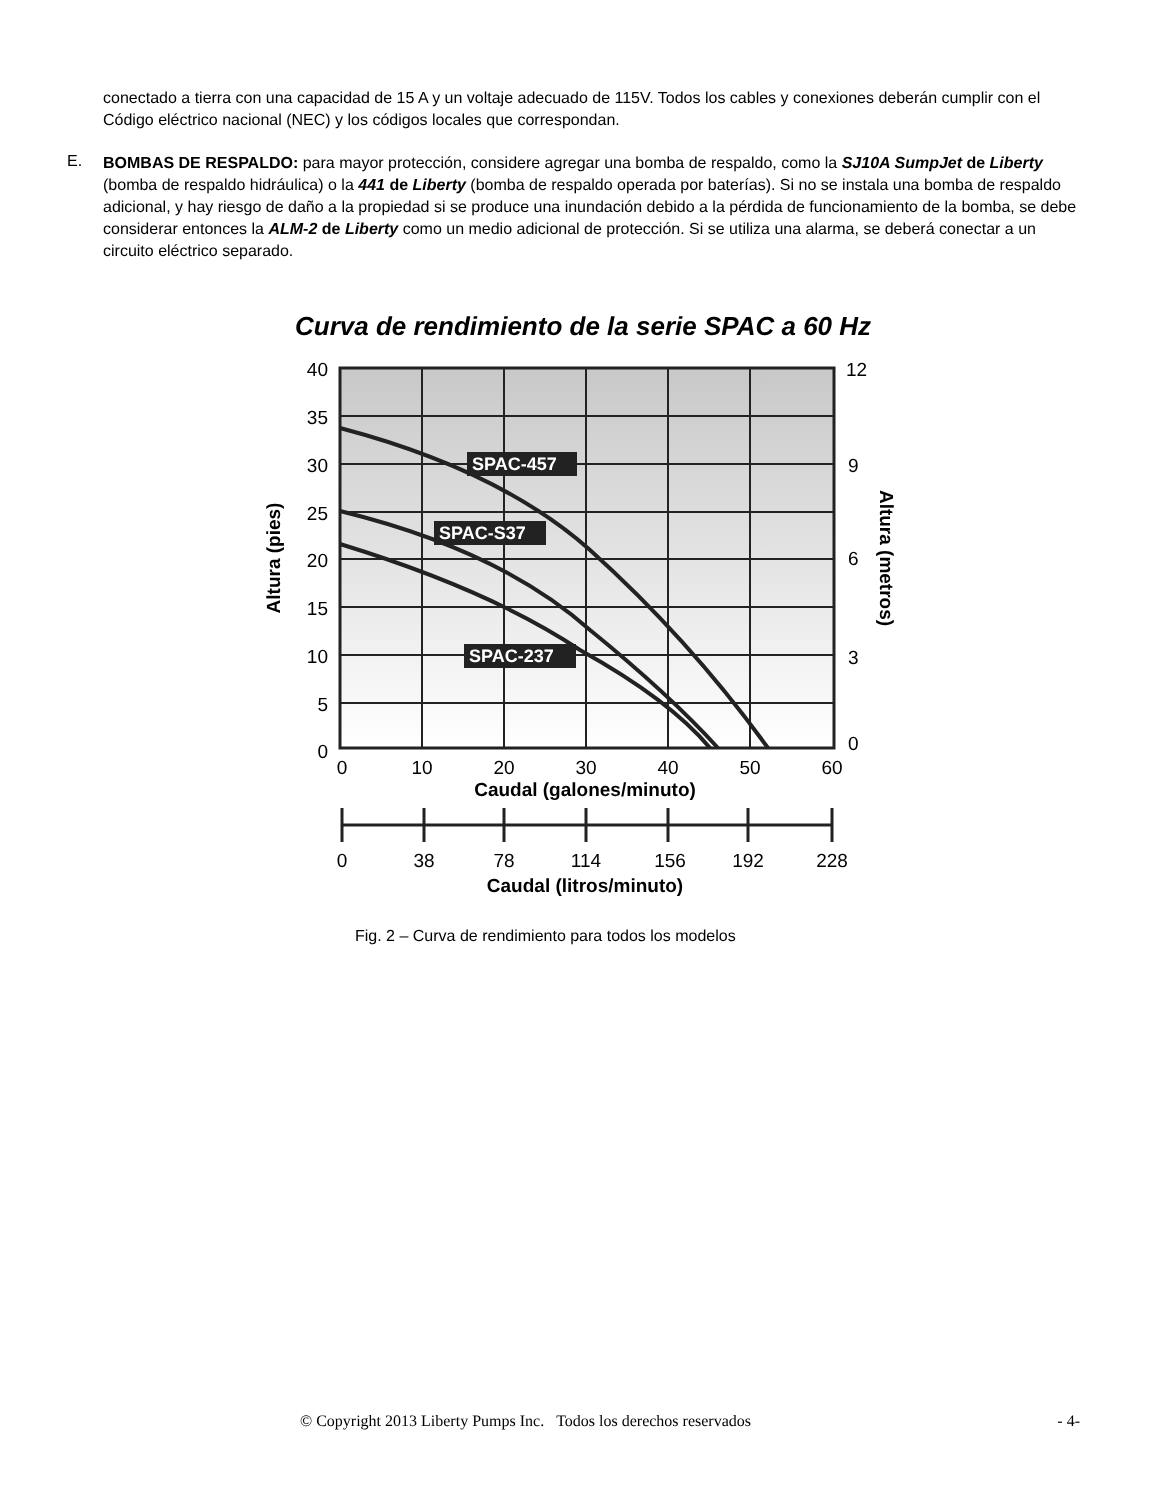conectado a tierra con una capacidad de 15 A y un voltaje adecuado de 115V. Todos los cables y conexiones deberán cumplir con el Código eléctrico nacional (NEC) y los códigos locales que correspondan.
E.
BOMBAS DE RESPALDO: para mayor protección, considere agregar una bomba de respaldo, como la SJ10A SumpJet de Liberty (bomba de respaldo hidráulica) o la 441 de Liberty (bomba de respaldo operada por baterías). Si no se instala una bomba de respaldo adicional, y hay riesgo de daño a la propiedad si se produce una inundación debido a la pérdida de funcionamiento de la bomba, se debe considerar entonces la ALM-2 de Liberty como un medio adicional de protección. Si se utiliza una alarma, se deberá conectar a un circuito eléctrico separado.
Curva de rendimiento de la serie SPAC a 60 Hz
SPAC-457
SPAC-S37
SPAC-237
40
35
30
25
20
15
10
5
0
12
9
6
3
0
Altura (pies)
Altura (metros)
0
10
20
30
40
50
60
Caudal (galones/minuto)
0
38
78
114
156
192
228
Caudal (litros/minuto)
Fig. 2 – Curva de rendimiento para todos los modelos
© Copyright 2013 Liberty Pumps Inc. Todos los derechos reservados - 4-